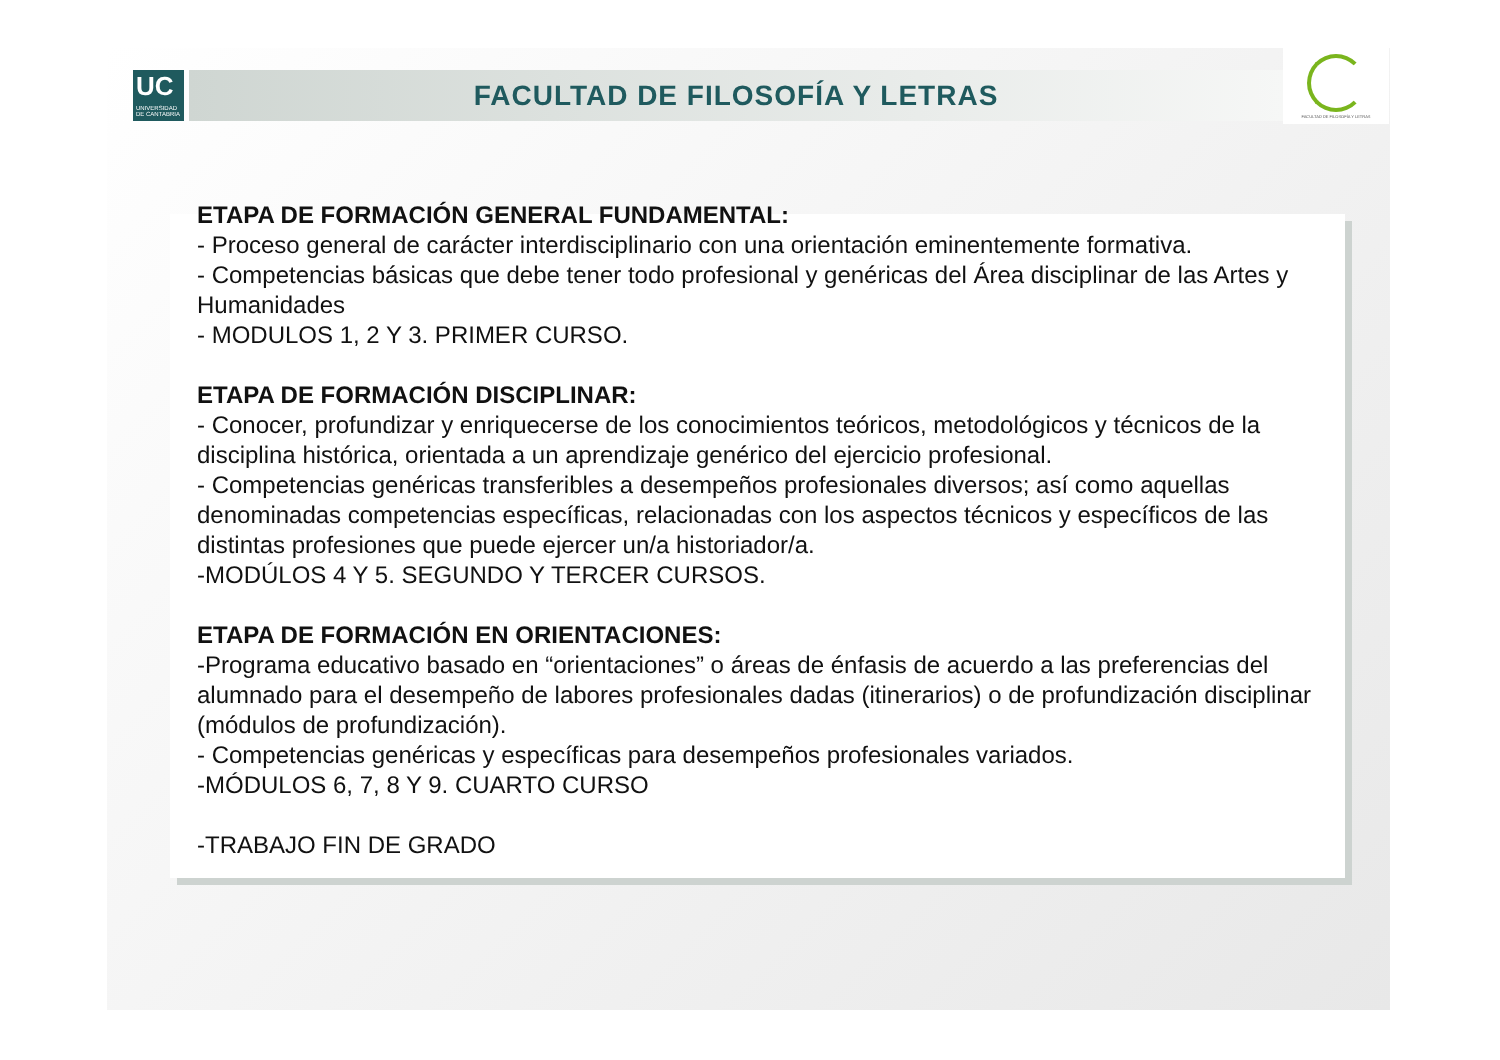UC
UNIVERSIDAD
DE CANTABRIA
FACULTAD DE FILOSOFÍA Y LETRAS
FACULTAD DE FILOSOFÍA Y LETRAS
ETAPA DE FORMACIÓN GENERAL FUNDAMENTAL:
- Proceso general de carácter interdisciplinario con una orientación eminentemente formativa.
- Competencias básicas que debe tener todo profesional y genéricas del Área disciplinar de las Artes y Humanidades
- MODULOS 1, 2 Y 3. PRIMER CURSO.
ETAPA DE FORMACIÓN DISCIPLINAR:
- Conocer, profundizar y enriquecerse de los conocimientos teóricos, metodológicos y técnicos de la disciplina histórica, orientada a un aprendizaje genérico del ejercicio profesional.
- Competencias genéricas transferibles a desempeños profesionales diversos; así como aquellas denominadas competencias específicas, relacionadas con los aspectos técnicos y específicos de las distintas profesiones que puede ejercer un/a historiador/a.
-MODÚLOS 4 Y 5. SEGUNDO Y TERCER CURSOS.
ETAPA DE FORMACIÓN EN ORIENTACIONES:
-Programa educativo basado en “orientaciones” o áreas de énfasis de acuerdo a las preferencias del alumnado para el desempeño de labores profesionales dadas (itinerarios) o de profundización disciplinar (módulos de profundización).
- Competencias genéricas y específicas para desempeños profesionales variados.
-MÓDULOS 6, 7, 8 Y 9. CUARTO CURSO
-TRABAJO FIN DE GRADO